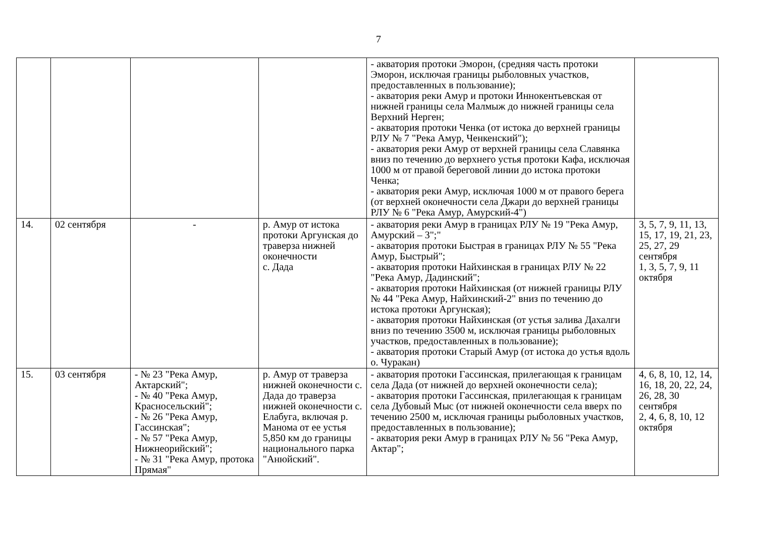7
| | | | | - акватория протоки Эморон, (средняя часть протоки Эморон, исключая границы рыболовных участков, предоставленных в пользование); - акватория реки Амур и протоки Иннокентьевская от нижней границы села Малмыж до нижней границы села Верхний Нерген; - акватория протоки Ченка (от истока до верхней границы РЛУ № 7 "Река Амур, Ченкенский"); - акватория реки Амур от верхней границы села Славянка вниз по течению до верхнего устья протоки Кафа, исключая 1000 м от правой береговой линии до истока протоки Ченка; - акватория реки Амур, исключая 1000 м от правого берега (от верхней оконечности села Джари до верхней границы РЛУ № 6 "Река Амур, Амурский-4") | |
| 14. | 02 сентября | - | р. Амур от истока протоки Аргунская до траверза нижней оконечности с. Дада | - акватория реки Амур в границах РЛУ № 19 "Река Амур, Амурский – 3";" - акватория протоки Быстрая в границах РЛУ № 55 "Река Амур, Быстрый"; - акватория протоки Найхинская в границах РЛУ № 22 "Река Амур, Дадинский"; - акватория протоки Найхинская (от нижней границы РЛУ № 44 "Река Амур, Найхинский-2" вниз по течению до истока протоки Аргунская); - акватория протоки Найхинская (от устья залива Дахалги вниз по течению 3500 м, исключая границы рыболовных участков, предоставленных в пользование); - акватория протоки Старый Амур (от истока до устья вдоль о. Чуракан) | 3, 5, 7, 9, 11, 13, 15, 17, 19, 21, 23, 25, 27, 29 сентября 1, 3, 5, 7, 9, 11 октября |
| 15. | 03 сентября | - № 23 "Река Амур, Актарский"; - № 40 "Река Амур, Красносельский"; - № 26 "Река Амур, Гассинская"; - № 57 "Река Амур, Нижнеорийский"; - № 31 "Река Амур, протока Прямая" | р. Амур от траверза нижней оконечности с. Дада до траверза нижней оконечности с. Елабуга, включая р. Манома от ее устья 5,850 км до границы национального парка "Анюйский". | - акватория протоки Гассинская, прилегающая к границам села Дада (от нижней до верхней оконечности села); - акватория протоки Гассинская, прилегающая к границам села Дубовый Мыс (от нижней оконечности села вверх по течению 2500 м, исключая границы рыболовных участков, предоставленных в пользование); - акватория реки Амур в границах РЛУ № 56 "Река Амур, Актар"; | 4, 6, 8, 10, 12, 14, 16, 18, 20, 22, 24, 26, 28, 30 сентября 2, 4, 6, 8, 10, 12 октября |